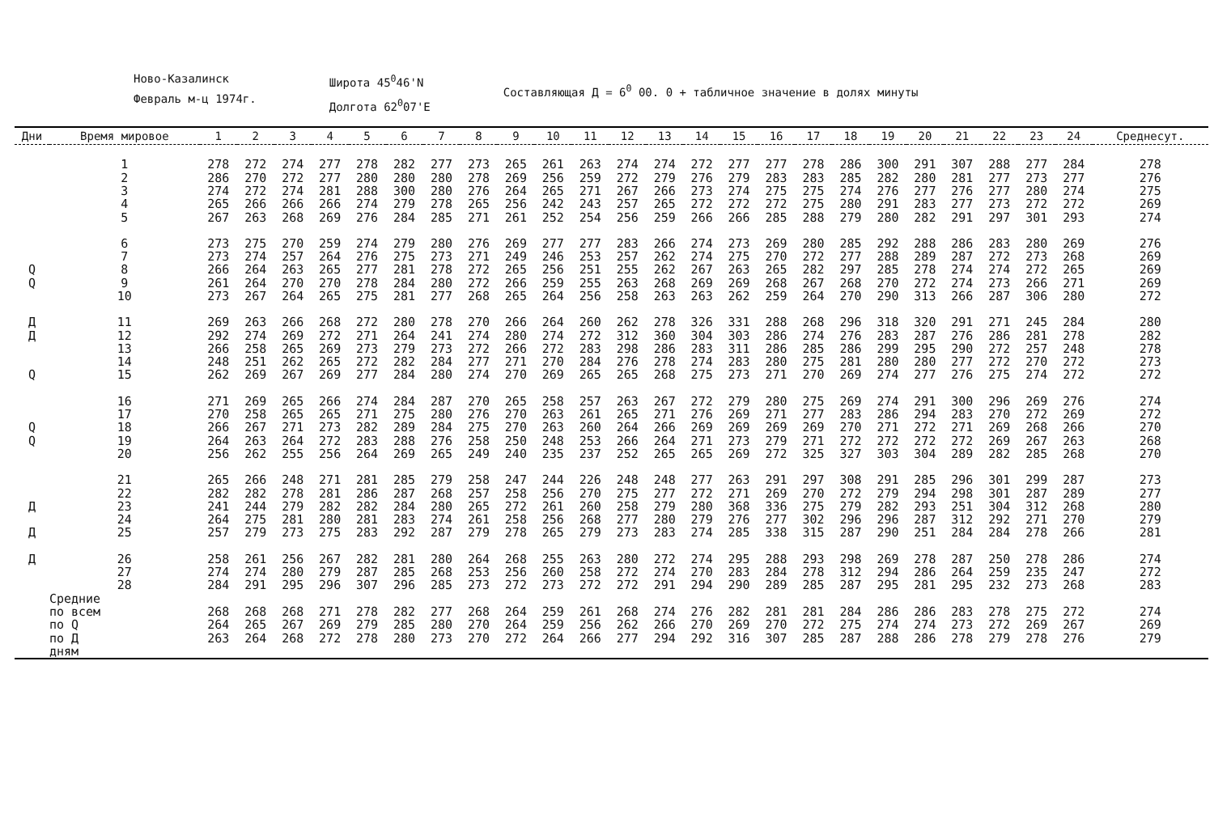Ново-Казалинск
Февраль м-ц 1974г.
Широта 45<sup>0</sup>46'N
Долгота 62<sup>0</sup>07'E
Составляющая Д = 6<sup>0</sup> 00. 0 + табличное значение в долях минуты
| Дни | Время мировое | 1 | 2 | 3 | 4 | 5 | 6 | 7 | 8 | 9 | 10 | 11 | 12 | 13 | 14 | 15 | 16 | 17 | 18 | 19 | 20 | 21 | 22 | 23 | 24 | Среднесут. |
| --- | --- | --- | --- | --- | --- | --- | --- | --- | --- | --- | --- | --- | --- | --- | --- | --- | --- | --- | --- | --- | --- | --- | --- | --- | --- | --- |
| | 1 2 3 4 5 | 278 286 274 265 267 | 272 270 272 266 263 | 274 272 274 266 268 | 277 277 281 266 269 | 278 280 288 274 276 | 282 280 300 279 284 | 277 280 280 278 285 | 273 278 276 265 271 | 265 269 264 256 261 | 261 256 265 242 252 | 263 259 271 243 254 | 274 272 267 257 256 | 274 279 266 265 259 | 272 276 273 272 266 | 277 279 274 272 266 | 277 283 275 272 285 | 278 283 275 275 288 | 286 285 274 280 279 | 300 282 276 291 280 | 291 280 277 283 282 | 307 281 276 277 291 | 288 277 277 273 297 | 277 273 280 272 301 | 284 277 274 272 293 | 278 276 275 269 274 |
| Q Q | 6 7 8 9 10 | 273 273 266 261 273 | 275 274 264 264 267 | 270 257 263 270 264 | 259 264 265 270 265 | 274 276 277 278 275 | 279 275 281 284 281 | 280 273 278 280 277 | 276 271 272 272 268 | 269 249 265 266 265 | 277 246 256 259 264 | 277 253 251 255 256 | 283 257 255 263 258 | 266 262 262 268 263 | 274 274 267 269 263 | 273 275 263 269 262 | 269 270 265 268 259 | 280 272 282 267 264 | 285 277 297 268 270 | 292 288 285 270 290 | 288 289 278 272 313 | 286 287 274 274 266 | 283 272 274 273 287 | 280 273 272 266 306 | 269 268 265 271 280 | 276 269 269 269 272 |
| Д Д Q | 11 12 13 14 15 | 269 292 266 248 262 | 263 274 258 251 269 | 266 269 265 262 267 | 268 272 269 265 269 | 272 271 273 272 277 | 280 264 279 282 284 | 278 241 273 284 280 | 270 274 272 277 274 | 266 280 266 271 270 | 264 274 272 270 269 | 260 272 283 284 265 | 262 312 298 276 265 | 278 360 286 278 268 | 326 304 283 274 275 | 331 303 311 283 273 | 288 286 286 280 271 | 268 274 285 275 270 | 296 276 286 281 269 | 318 283 299 280 274 | 320 287 295 280 277 | 291 276 290 277 276 | 271 286 272 272 275 | 245 281 257 270 274 | 284 278 248 272 272 | 280 282 278 273 272 |
| Q Q | 16 17 18 19 20 | 271 270 266 264 256 | 269 258 267 263 262 | 265 265 271 264 255 | 266 265 273 272 256 | 274 271 282 283 264 | 284 275 289 288 269 | 287 280 284 276 265 | 270 276 275 258 249 | 265 270 270 250 240 | 258 263 263 248 235 | 257 261 260 253 237 | 263 265 264 266 252 | 267 271 266 264 265 | 272 276 269 271 265 | 279 269 269 273 269 | 280 271 269 279 272 | 275 277 269 271 325 | 269 283 270 272 327 | 274 286 271 272 303 | 291 294 272 272 304 | 300 283 271 272 289 | 296 270 269 269 282 | 269 272 268 267 285 | 276 269 266 263 268 | 274 272 270 268 270 |
| Д Д | 21 22 23 24 25 | 265 282 241 264 257 | 266 282 244 275 279 | 248 278 279 281 273 | 271 281 282 280 275 | 281 286 282 281 283 | 285 287 284 283 292 | 279 268 280 274 287 | 258 257 265 261 279 | 247 258 272 258 278 | 244 256 261 256 265 | 226 270 260 268 279 | 248 275 258 277 273 | 248 277 279 280 283 | 277 272 280 279 274 | 263 271 368 276 285 | 291 269 336 277 338 | 297 270 275 302 315 | 308 272 279 296 287 | 291 279 282 296 290 | 285 294 293 287 251 | 296 298 251 312 284 | 301 301 304 292 284 | 299 287 312 271 278 | 287 289 268 270 266 | 273 277 280 279 281 |
| Д | 26 27 28 | 258 274 284 | 261 274 291 | 256 280 295 | 267 279 296 | 282 287 307 | 281 285 296 | 280 268 285 | 264 253 273 | 268 256 272 | 255 260 273 | 263 258 272 | 280 272 272 | 272 274 291 | 274 270 294 | 295 283 290 | 288 284 289 | 293 278 285 | 298 312 287 | 269 294 295 | 278 286 281 | 287 264 295 | 250 259 232 | 278 235 273 | 286 247 268 | 274 272 283 |
| | Средние по всем по Q по Д дням | 268 264 263 | 268 265 264 | 268 267 268 | 271 269 272 | 278 279 278 | 282 285 280 | 277 280 273 | 268 270 270 | 264 264 272 | 259 259 264 | 261 256 266 | 268 262 277 | 274 266 294 | 276 270 292 | 282 269 316 | 281 270 307 | 281 272 285 | 284 275 287 | 286 274 288 | 286 274 286 | 283 273 278 | 278 272 279 | 275 269 278 | 272 267 276 | 274 269 279 |